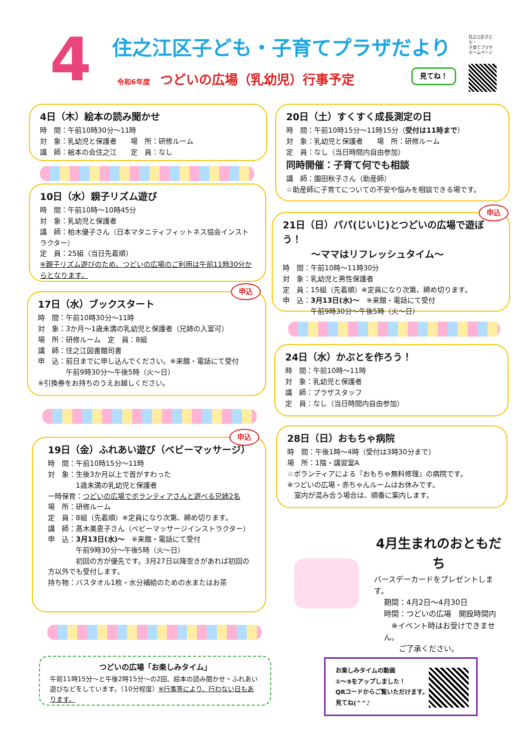4 住之江区子ども・子育てプラザだより
令和6年度 つどいの広場（乳幼児）行事予定
見てね！
住之江区子ども・
子育てプラザ
ホームページ
4日（木）絵本の読み聞かせ
時　間：午前10時30分～11時
対　象：乳幼児と保護者　　場　所：研修ルーム
講　師：絵本の会住之江　　定　員：なし
10日（水）親子リズム遊び
時　間：午前10時～10時45分
対　象：乳幼児と保護者
講　師：柏木優子さん（日本マタニティフィットネス協会インストラクター）
定　員：25組（当日先着順）
※親子リズム遊びのため、つどいの広場のご利用は午前11時30分からとなります。
17日（水）ブックスタート
時　間：午前10時30分～11時
対　象：3か月～1歳未満の乳幼児と保護者（兄姉の入室可）
場　所：研修ルーム　定　員：8組
講　師：住之江図書館司書
申　込：前日までに申し込んでください。※来館・電話にて受付
　　　　午前9時30分～午後5時（火～日）
※引換券をお持ちのうえお越しください。
申込
19日（金）ふれあい遊び（ベビーマッサージ）
時　間：午前10時15分～11時
対　象：生後3か月以上で首がすわった
　　　　1歳未満の乳幼児と保護者
一時保育：つどいの広場でボランティアさんと遊べる兄姉2名
場　所：研修ルーム
定　員：8組（先着順）※定員になり次第、締め切ります。
講　師：髙木美恵子さん（ベビーマッサージインストラクター）
申　込：3月13日(水)～　※来館・電話にて受付
　　　　午前9時30分～午後5時（火～日）
　　　　初回の方が優先です。3月27日以降空きがあれば初回の方以外でも受付します。
持ち物：バスタオル1枚・水分補給のための水またはお茶
申込
つどいの広場「お楽しみタイム」
午前11時15分～と午後2時15分～の2回、絵本の読み聞かせ・ふれあい遊びなどをしています。（10分程度）※行事等により、行わない日もあります。
20日（土）すくすく成長測定の日
時　間：午前10時15分～11時15分（受付は11時まで）
対　象：乳幼児と保護者　　場　所：研修ルーム
定　員：なし（当日時間内自由参加）
同時開催：子育て何でも相談
講　師：園田秋子さん（助産師）
☆助産師に子育てについての不安や悩みを相談できる場です。
21日（日）パパ(じいじ)とつどいの広場で遊ぼう！
　　　～ママはリフレッシュタイム～
時　間：午前10時～11時30分
対　象：乳幼児と男性保護者
定　員：15組（先着順）※定員になり次第、締め切ります。
申　込：3月13日(水)～　※来館・電話にて受付
　　　　午前9時30分～午後5時（火～日）
申込
24日（水）かぶとを作ろう！
時　間：午前10時～11時
対　象：乳幼児と保護者
講　師：プラザスタッフ
定　員：なし（当日時間内自由参加）
28日（日）おもちゃ病院
時　間：午後1時～4時（受付は3時30分まで）
場　所：1階・講習室A
☆ボランティアによる『おもちゃ無料修理』の病院です。
※つどいの広場・赤ちゃんルームはお休みです。
　室内が混み合う場合は、順番に案内します。
4月生まれのおともだち
バースデーカードをプレゼントします。
期間：4月2日～4月30日
時間：つどいの広場　開設時間内
　※イベント時はお受けできません。
　　ご了承ください。
お楽しみタイムの動画
①～⑧をアップしました！
QRコードからご覧いただけます。
見てね(^^♪